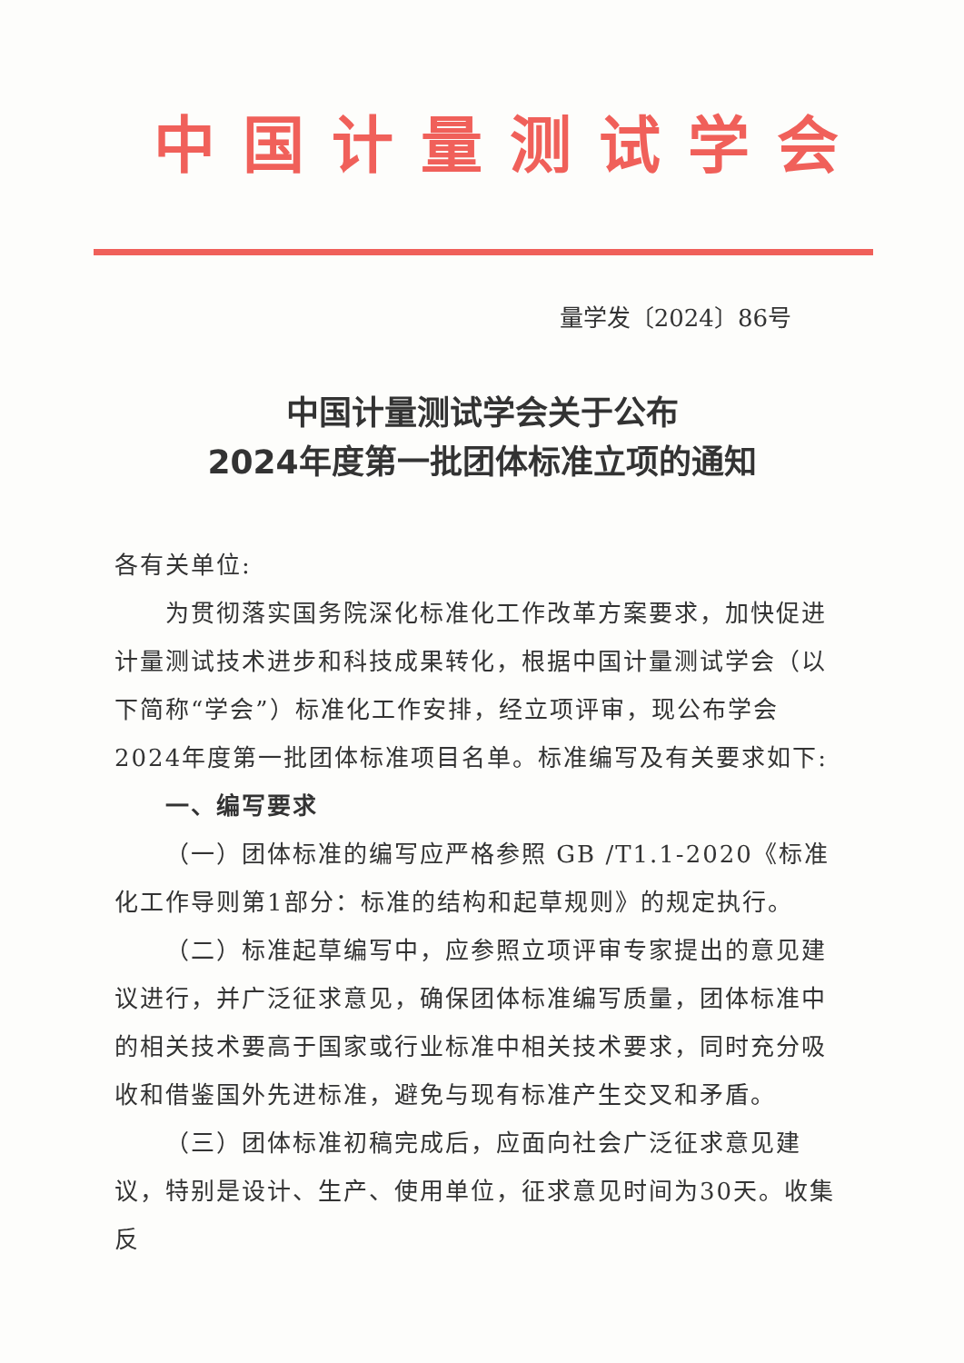中国计量测试学会
量学发〔2024〕86号
中国计量测试学会关于公布
2024年度第一批团体标准立项的通知
各有关单位:
为贯彻落实国务院深化标准化工作改革方案要求，加快促进计量测试技术进步和科技成果转化，根据中国计量测试学会（以下简称“学会”）标准化工作安排，经立项评审，现公布学会2024年度第一批团体标准项目名单。标准编写及有关要求如下:
一、编写要求
（一）团体标准的编写应严格参照 GB /T1.1-2020《标准化工作导则第1部分：标准的结构和起草规则》的规定执行。
（二）标准起草编写中，应参照立项评审专家提出的意见建议进行，并广泛征求意见，确保团体标准编写质量，团体标准中的相关技术要高于国家或行业标准中相关技术要求，同时充分吸收和借鉴国外先进标准，避免与现有标准产生交叉和矛盾。
（三）团体标准初稿完成后，应面向社会广泛征求意见建议，特别是设计、生产、使用单位，征求意见时间为30天。收集反